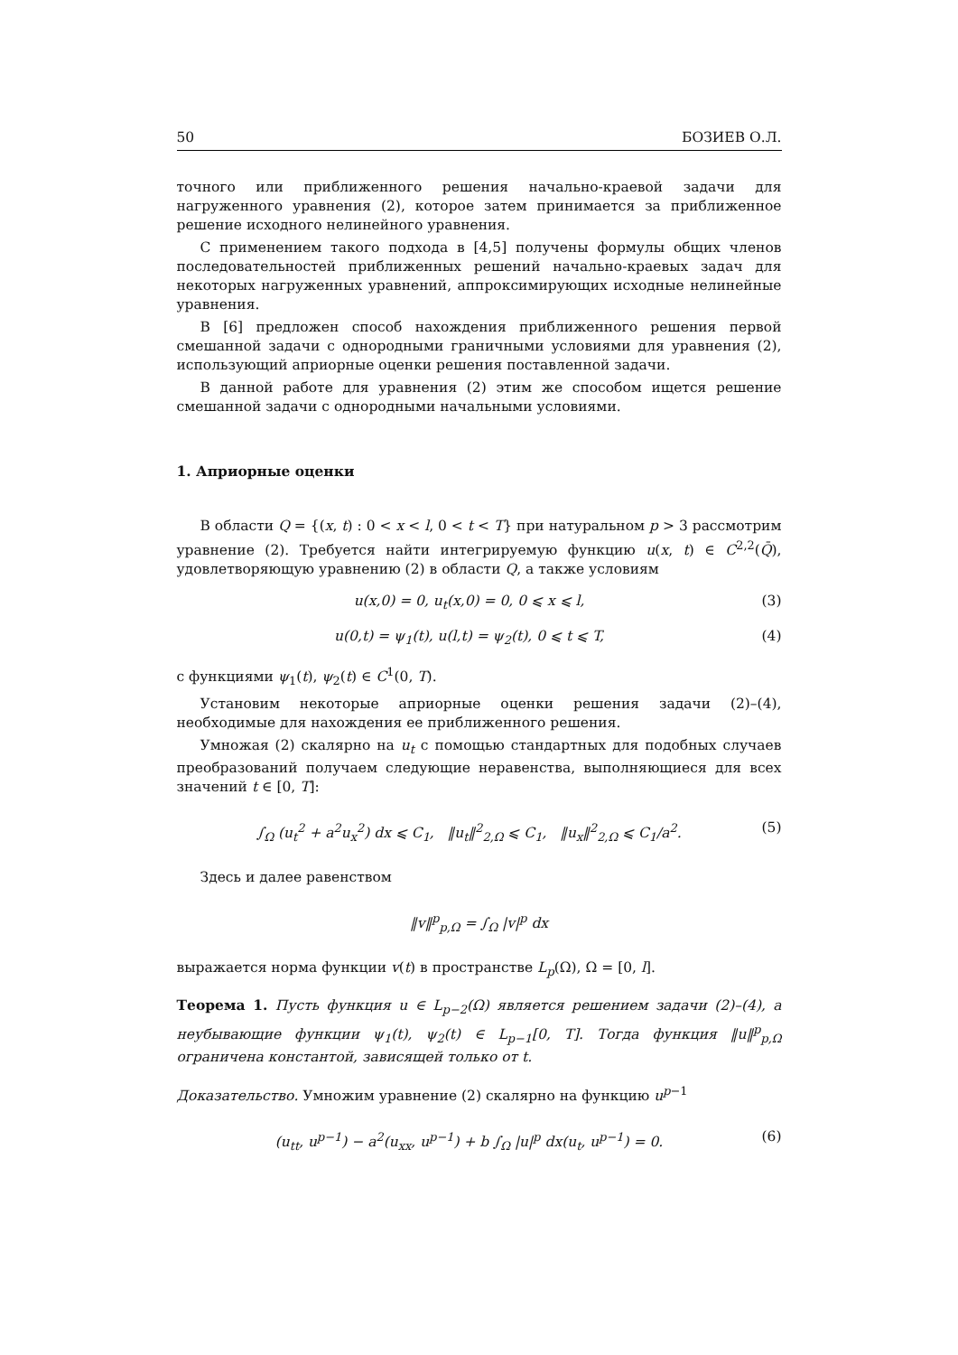50 БОЗИЕВ О.Л.
точного или приближенного решения начально-краевой задачи для нагруженного уравнения (2), которое затем принимается за приближенное решение исходного нелинейного уравнения.
С применением такого подхода в [4,5] получены формулы общих членов последовательностей приближенных решений начально-краевых задач для некоторых нагруженных уравнений, аппроксимирующих исходные нелинейные уравнения.
В [6] предложен способ нахождения приближенного решения первой смешанной задачи с однородными граничными условиями для уравнения (2), использующий априорные оценки решения поставленной задачи.
В данной работе для уравнения (2) этим же способом ищется решение смешанной задачи с однородными начальными условиями.
1. Априорные оценки
В области Q = {(x, t) : 0 < x < l, 0 < t < T} при натуральном p > 3 рассмотрим уравнение (2). Требуется найти интегрируемую функцию u(x, t) ∈ C<sup>2,2</sup>(Q̄), удовлетворяющую уравнению (2) в области Q, а также условиям
u(x,0) = 0, u<sub>t</sub>(x,0) = 0, 0 ⩽ x ⩽ l, (3)
u(0,t) = ψ<sub>1</sub>(t), u(l,t) = ψ<sub>2</sub>(t), 0 ⩽ t ⩽ T, (4)
с функциями ψ<sub>1</sub>(t), ψ<sub>2</sub>(t) ∈ C<sup>1</sup>(0, T).
Установим некоторые априорные оценки решения задачи (2)–(4), необходимые для нахождения ее приближенного решения.
Умножая (2) скалярно на u<sub>t</sub> с помощью стандартных для подобных случаев преобразований получаем следующие неравенства, выполняющиеся для всех значений t ∈ [0, T]:
∫<sub>Ω</sub> (u<sub>t</sub><sup>2</sup> + a<sup>2</sup>u<sub>x</sub><sup>2</sup>) dx ⩽ C<sub>1</sub>, ‖u<sub>t</sub>‖<sup>2</sup><sub>2,Ω</sub> ⩽ C<sub>1</sub>, ‖u<sub>x</sub>‖<sup>2</sup><sub>2,Ω</sub> ⩽ C<sub>1</sub>/a<sup>2</sup>. (5)
Здесь и далее равенством
‖v‖<sup>p</sup><sub>p,Ω</sub> = ∫<sub>Ω</sub> |v|<sup>p</sup> dx
выражается норма функции v(t) в пространстве L<sub>p</sub>(Ω), Ω = [0, l].
Теорема 1. Пусть функция u ∈ L<sub>p−2</sub>(Ω) является решением задачи (2)–(4), а неубывающие функции ψ<sub>1</sub>(t), ψ<sub>2</sub>(t) ∈ L<sub>p−1</sub>[0, T]. Тогда функция ‖u‖<sup>p</sup><sub>p,Ω</sub> ограничена константой, зависящей только от t.
Доказательство. Умножим уравнение (2) скалярно на функцию u<sup>p−1</sup>
(u<sub>tt</sub>, u<sup>p−1</sup>) − a<sup>2</sup>(u<sub>xx</sub>, u<sup>p−1</sup>) + b ∫<sub>Ω</sub> |u|<sup>p</sup> dx(u<sub>t</sub>, u<sup>p−1</sup>) = 0. (6)